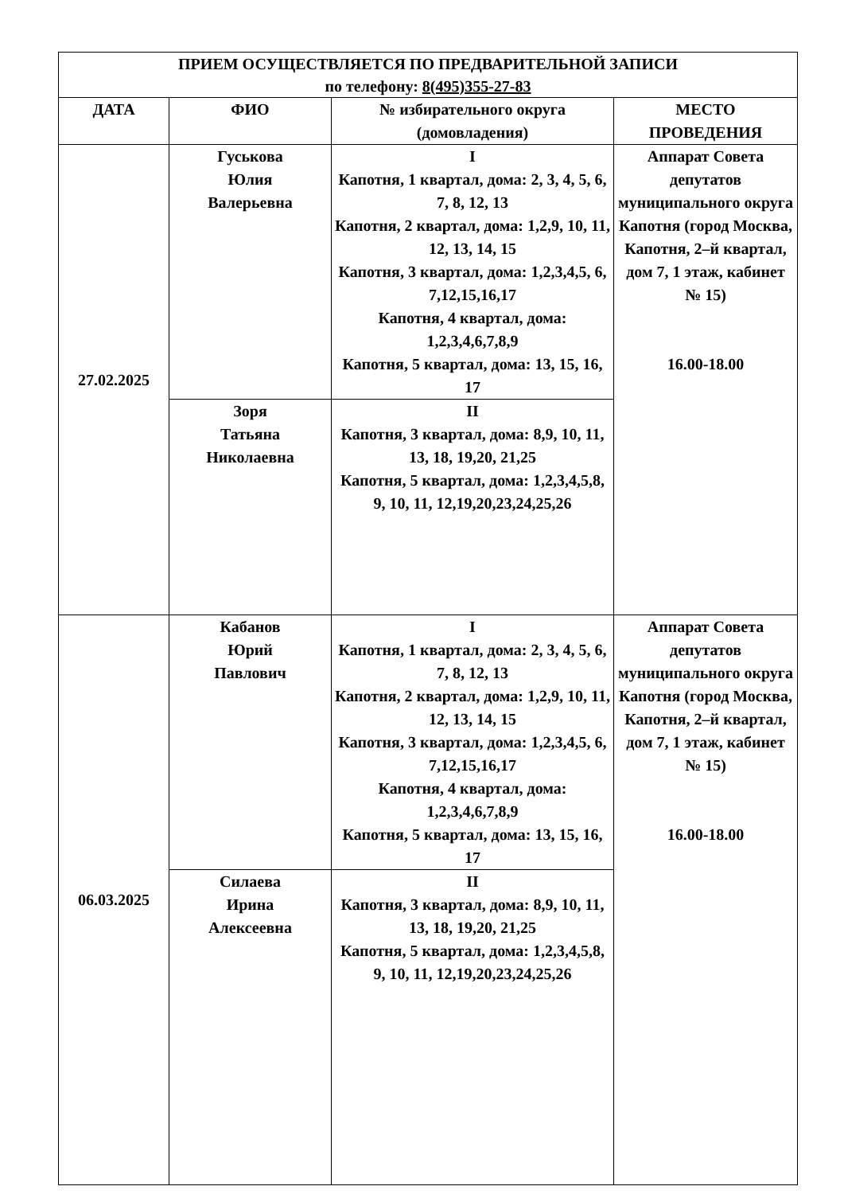| ПРИЕМ ОСУЩЕСТВЛЯЕТСЯ ПО ПРЕДВАРИТЕЛЬНОЙ ЗАПИСИ по телефону: 8(495)355-27-83 | | | |
| --- | --- | --- | --- |
| ДАТА | ФИО | № избирательного округа (домовладения) | МЕСТО ПРОВЕДЕНИЯ |
| 27.02.2025 | Гуськова Юлия Валерьевна | I Капотня, 1 квартал, дома: 2, 3, 4, 5, 6, 7, 8, 12, 13 Капотня, 2 квартал, дома: 1,2,9, 10, 11, 12, 13, 14, 15 Капотня, 3 квартал, дома: 1,2,3,4,5, 6, 7,12,15,16,17 Капотня, 4 квартал, дома: 1,2,3,4,6,7,8,9 Капотня, 5 квартал, дома: 13, 15, 16, 17 | Аппарат Совета депутатов муниципального округа Капотня (город Москва, Капотня, 2–й квартал, дом 7, 1 этаж, кабинет № 15) 16.00-18.00 |
| | Зоря Татьяна Николаевна | II Капотня, 3 квартал, дома: 8,9, 10, 11, 13, 18, 19,20, 21,25 Капотня, 5 квартал, дома: 1,2,3,4,5,8, 9, 10, 11, 12,19,20,23,24,25,26 | |
| 06.03.2025 | Кабанов Юрий Павлович | I Капотня, 1 квартал, дома: 2, 3, 4, 5, 6, 7, 8, 12, 13 Капотня, 2 квартал, дома: 1,2,9, 10, 11, 12, 13, 14, 15 Капотня, 3 квартал, дома: 1,2,3,4,5, 6, 7,12,15,16,17 Капотня, 4 квартал, дома: 1,2,3,4,6,7,8,9 Капотня, 5 квартал, дома: 13, 15, 16, 17 | Аппарат Совета депутатов муниципального округа Капотня (город Москва, Капотня, 2–й квартал, дом 7, 1 этаж, кабинет № 15) 16.00-18.00 |
| | Силаева Ирина Алексеевна | II Капотня, 3 квартал, дома: 8,9, 10, 11, 13, 18, 19,20, 21,25 Капотня, 5 квартал, дома: 1,2,3,4,5,8, 9, 10, 11, 12,19,20,23,24,25,26 | |